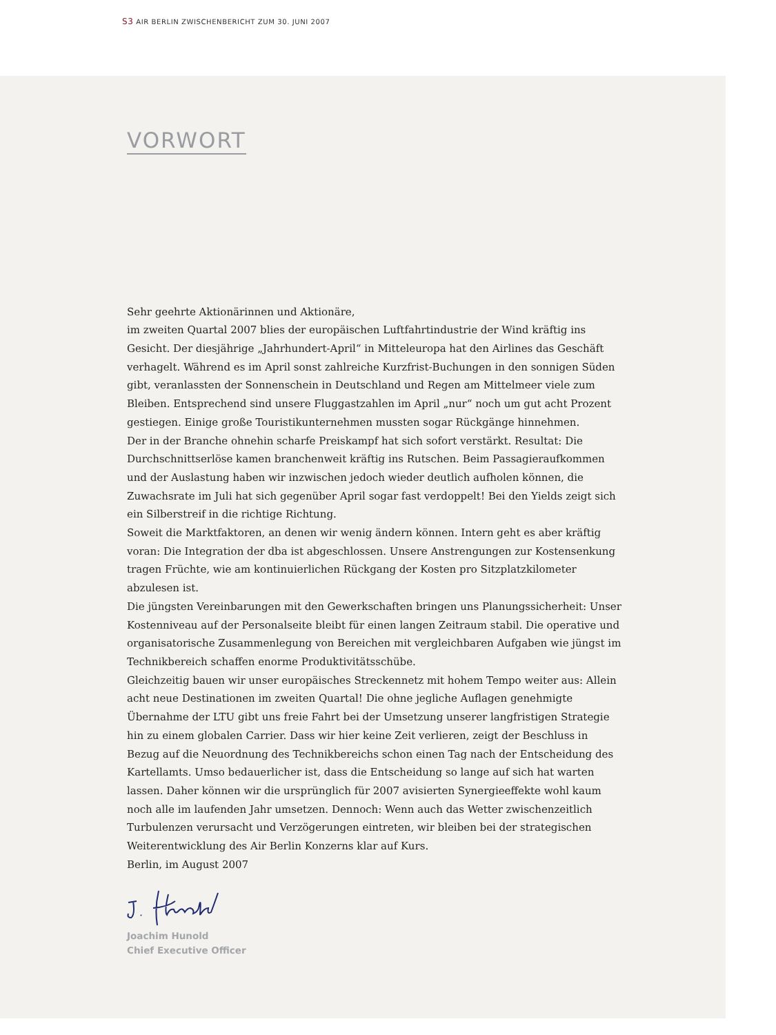S3 AIR BERLIN ZWISCHENBERICHT ZUM 30. JUNI 2007
VORWORT
Sehr geehrte Aktionärinnen und Aktionäre,
im zweiten Quartal 2007 blies der europäischen Luftfahrtindustrie der Wind kräftig ins Gesicht. Der diesjährige „Jahrhundert-April“ in Mitteleuropa hat den Airlines das Geschäft verhagelt. Während es im April sonst zahlreiche Kurzfrist-Buchungen in den sonnigen Süden gibt, veranlassten der Sonnenschein in Deutschland und Regen am Mittelmeer viele zum Bleiben. Entsprechend sind unsere Fluggastzahlen im April „nur“ noch um gut acht Prozent gestiegen. Einige große Touristikunternehmen mussten sogar Rückgänge hinnehmen.
Der in der Branche ohnehin scharfe Preiskampf hat sich sofort verstärkt. Resultat: Die Durchschnittserlöse kamen branchenweit kräftig ins Rutschen. Beim Passagieraufkommen und der Auslastung haben wir inzwischen jedoch wieder deutlich aufholen können, die Zuwachsrate im Juli hat sich gegenüber April sogar fast verdoppelt! Bei den Yields zeigt sich ein Silberstreif in die richtige Richtung.
Soweit die Marktfaktoren, an denen wir wenig ändern können. Intern geht es aber kräftig voran: Die Integration der dba ist abgeschlossen. Unsere Anstrengungen zur Kostensenkung tragen Früchte, wie am kontinuierlichen Rückgang der Kosten pro Sitzplatzkilometer abzulesen ist.
Die jüngsten Vereinbarungen mit den Gewerkschaften bringen uns Planungssicherheit: Unser Kostenniveau auf der Personalseite bleibt für einen langen Zeitraum stabil. Die operative und organisatorische Zusammenlegung von Bereichen mit vergleichbaren Aufgaben wie jüngst im Technikbereich schaffen enorme Produktivitätsschübe.
Gleichzeitig bauen wir unser europäisches Streckennetz mit hohem Tempo weiter aus: Allein acht neue Destinationen im zweiten Quartal! Die ohne jegliche Auflagen genehmigte Übernahme der LTU gibt uns freie Fahrt bei der Umsetzung unserer langfristigen Strategie hin zu einem globalen Carrier. Dass wir hier keine Zeit verlieren, zeigt der Beschluss in Bezug auf die Neuordnung des Technikbereichs schon einen Tag nach der Entscheidung des Kartellamts. Umso bedauerlicher ist, dass die Entscheidung so lange auf sich hat warten lassen. Daher können wir die ursprünglich für 2007 avisierten Synergieeffekte wohl kaum noch alle im laufenden Jahr umsetzen. Dennoch: Wenn auch das Wetter zwischenzeitlich Turbulenzen verursacht und Verzögerungen eintreten, wir bleiben bei der strategischen Weiterentwicklung des Air Berlin Konzerns klar auf Kurs.
Berlin, im August 2007
Joachim Hunold
Chief Executive Officer